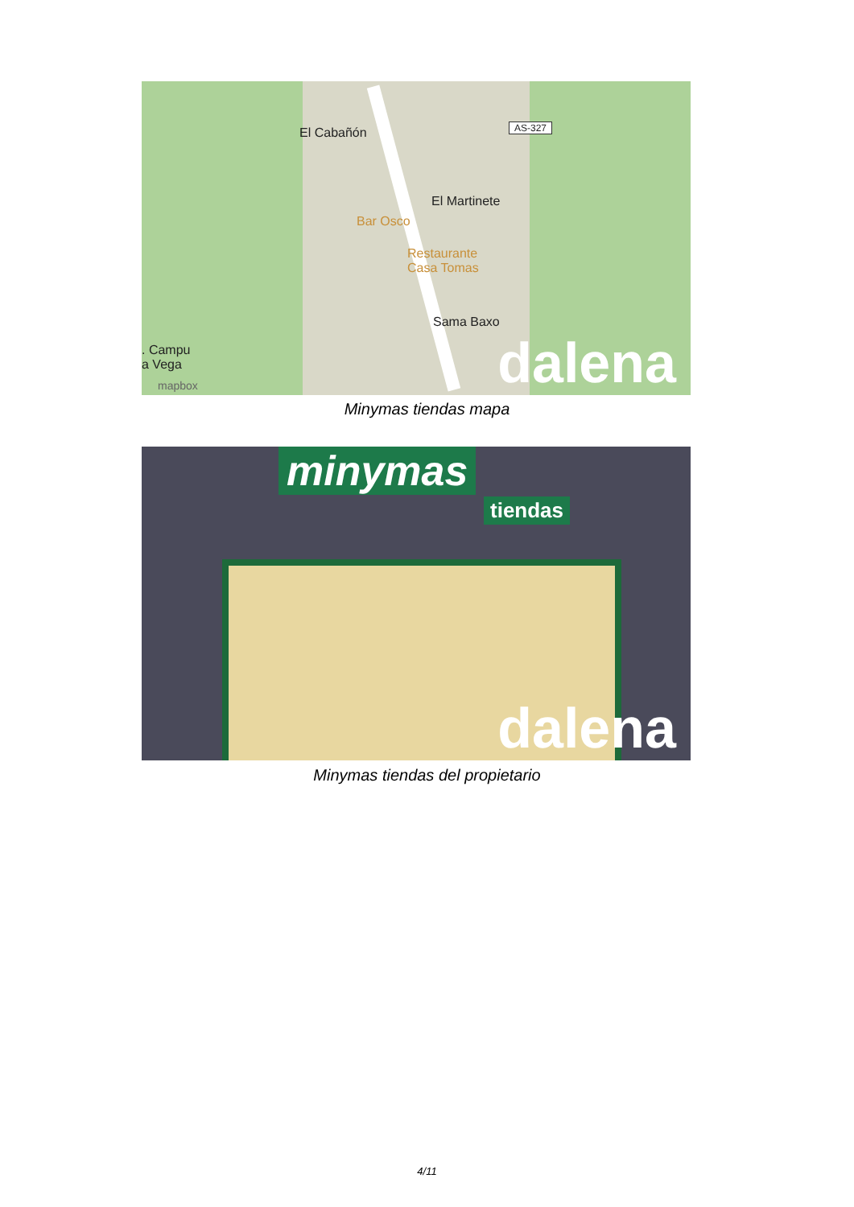El Cabañón AS-327
El Martinete
Bar Osco
Restaurante
Casa Tomas
Sama Baxo
. Campu
a Vega
mapbox dalena
Minymas tiendas mapa
minymas
tiendas
dalena
Minymas tiendas del propietario
4/11